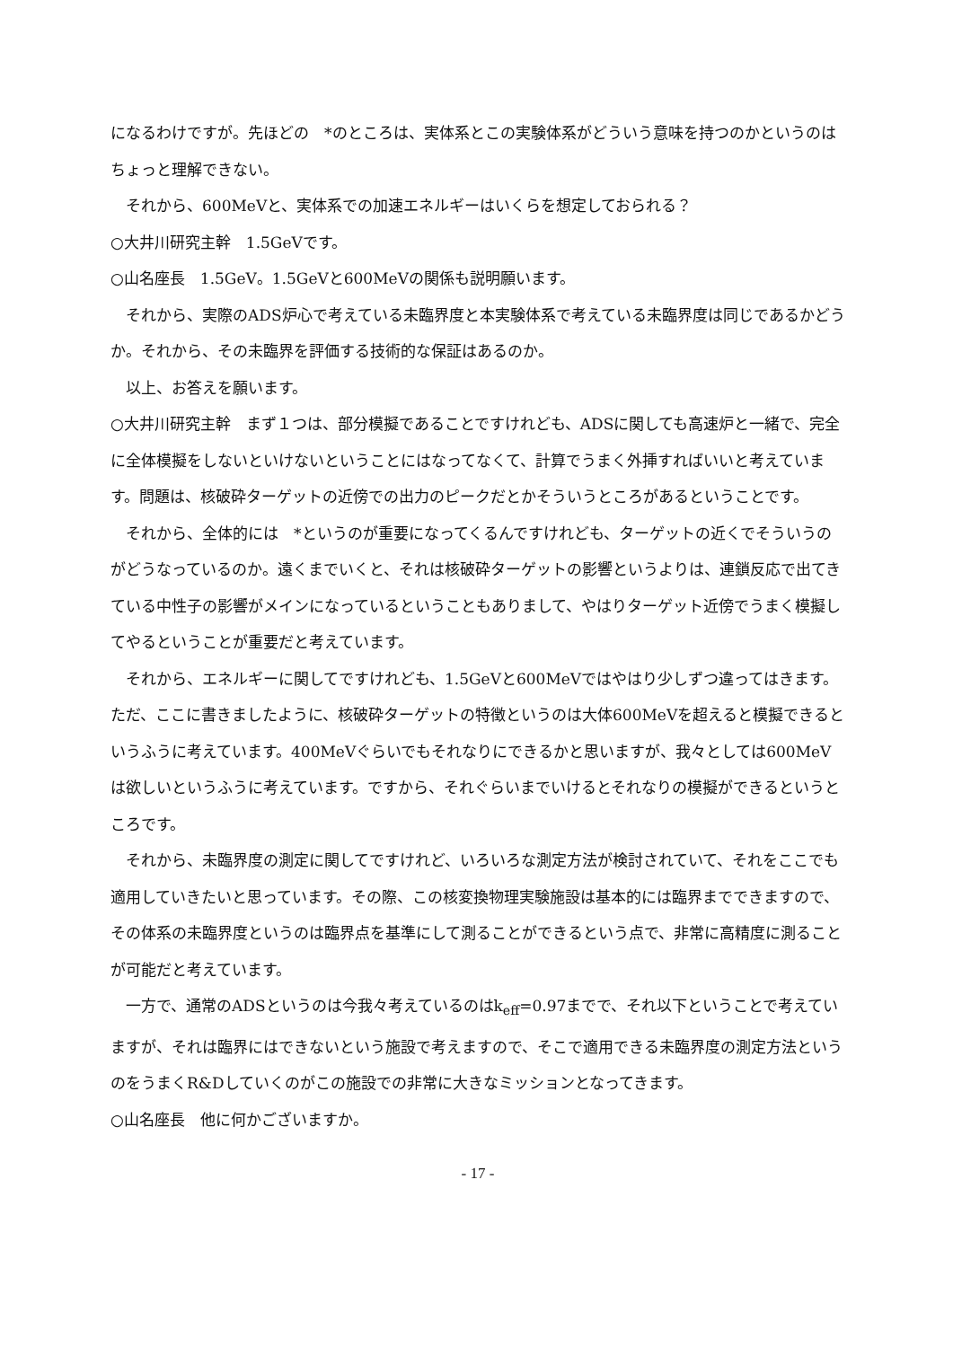になるわけですが。先ほどの　*のところは、実体系とこの実験体系がどういう意味を持つのかというのはちょっと理解できない。
それから、600MeVと、実体系での加速エネルギーはいくらを想定しておられる？
○大井川研究主幹　1.5GeVです。
○山名座長　1.5GeV。1.5GeVと600MeVの関係も説明願います。
それから、実際のADS炉心で考えている未臨界度と本実験体系で考えている未臨界度は同じであるかどうか。それから、その未臨界を評価する技術的な保証はあるのか。
以上、お答えを願います。
○大井川研究主幹　まず１つは、部分模擬であることですけれども、ADSに関しても高速炉と一緒で、完全に全体模擬をしないといけないということにはなってなくて、計算でうまく外挿すればいいと考えています。問題は、核破砕ターゲットの近傍での出力のピークだとかそういうところがあるということです。
それから、全体的には　*というのが重要になってくるんですけれども、ターゲットの近くでそういうのがどうなっているのか。遠くまでいくと、それは核破砕ターゲットの影響というよりは、連鎖反応で出てきている中性子の影響がメインになっているということもありまして、やはりターゲット近傍でうまく模擬してやるということが重要だと考えています。
それから、エネルギーに関してですけれども、1.5GeVと600MeVではやはり少しずつ違ってはきます。ただ、ここに書きましたように、核破砕ターゲットの特徴というのは大体600MeVを超えると模擬できるというふうに考えています。400MeVぐらいでもそれなりにできるかと思いますが、我々としては600MeVは欲しいというふうに考えています。ですから、それぐらいまでいけるとそれなりの模擬ができるというところです。
それから、未臨界度の測定に関してですけれど、いろいろな測定方法が検討されていて、それをここでも適用していきたいと思っています。その際、この核変換物理実験施設は基本的には臨界までできますので、その体系の未臨界度というのは臨界点を基準にして測ることができるという点で、非常に高精度に測ることが可能だと考えています。
一方で、通常のADSというのは今我々考えているのはk<sub>eff</sub>=0.97までで、それ以下ということで考えていますが、それは臨界にはできないという施設で考えますので、そこで適用できる未臨界度の測定方法というのをうまくR&Dしていくのがこの施設での非常に大きなミッションとなってきます。
○山名座長　他に何かございますか。
- 17 -